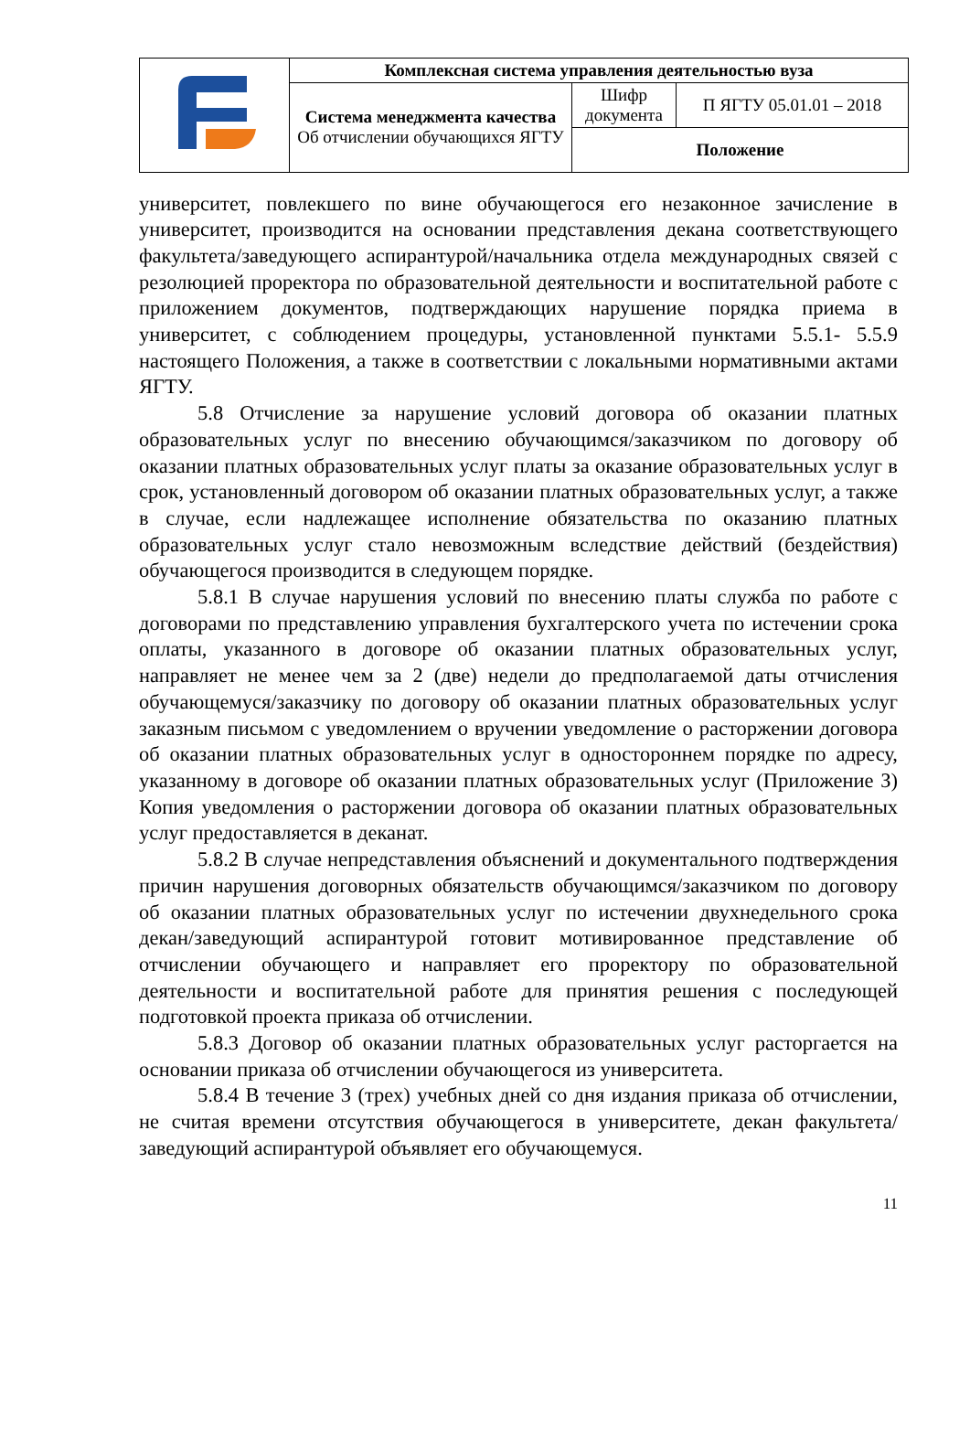| | Комплексная система управления деятельностью вуза | | |
| | Система менеджмента качества Об отчислении обучающихся ЯГТУ | Шифр документа | П ЯГТУ 05.01.01 – 2018 |
| | | Положение | |
университет, повлекшего по вине обучающегося его незаконное зачисление в университет, производится на основании представления декана соответствующего факультета/заведующего аспирантурой/начальника отдела международных связей с резолюцией проректора по образовательной деятельности и воспитательной работе с приложением документов, подтверждающих нарушение порядка приема в университет, с соблюдением процедуры, установленной пунктами 5.5.1- 5.5.9 настоящего Положения, а также в соответствии с локальными нормативными актами ЯГТУ.
5.8 Отчисление за нарушение условий договора об оказании платных образовательных услуг по внесению обучающимся/заказчиком по договору об оказании платных образовательных услуг платы за оказание образовательных услуг в срок, установленный договором об оказании платных образовательных услуг, а также в случае, если надлежащее исполнение обязательства по оказанию платных образовательных услуг стало невозможным вследствие действий (бездействия) обучающегося производится в следующем порядке.
5.8.1 В случае нарушения условий по внесению платы служба по работе с договорами по представлению управления бухгалтерского учета по истечении срока оплаты, указанного в договоре об оказании платных образовательных услуг, направляет не менее чем за 2 (две) недели до предполагаемой даты отчисления обучающемуся/заказчику по договору об оказании платных образовательных услуг заказным письмом с уведомлением о вручении уведомление о расторжении договора об оказании платных образовательных услуг в одностороннем порядке по адресу, указанному в договоре об оказании платных образовательных услуг (Приложение З) Копия уведомления о расторжении договора об оказании платных образовательных услуг предоставляется в деканат.
5.8.2 В случае непредставления объяснений и документального подтверждения причин нарушения договорных обязательств обучающимся/заказчиком по договору об оказании платных образовательных услуг по истечении двухнедельного срока декан/заведующий аспирантурой готовит мотивированное представление об отчислении обучающего и направляет его проректору по образовательной деятельности и воспитательной работе для принятия решения с последующей подготовкой проекта приказа об отчислении.
5.8.3 Договор об оказании платных образовательных услуг расторгается на основании приказа об отчислении обучающегося из университета.
5.8.4 В течение 3 (трех) учебных дней со дня издания приказа об отчислении, не считая времени отсутствия обучающегося в университете, декан факультета/заведующий аспирантурой объявляет его обучающемуся.
11